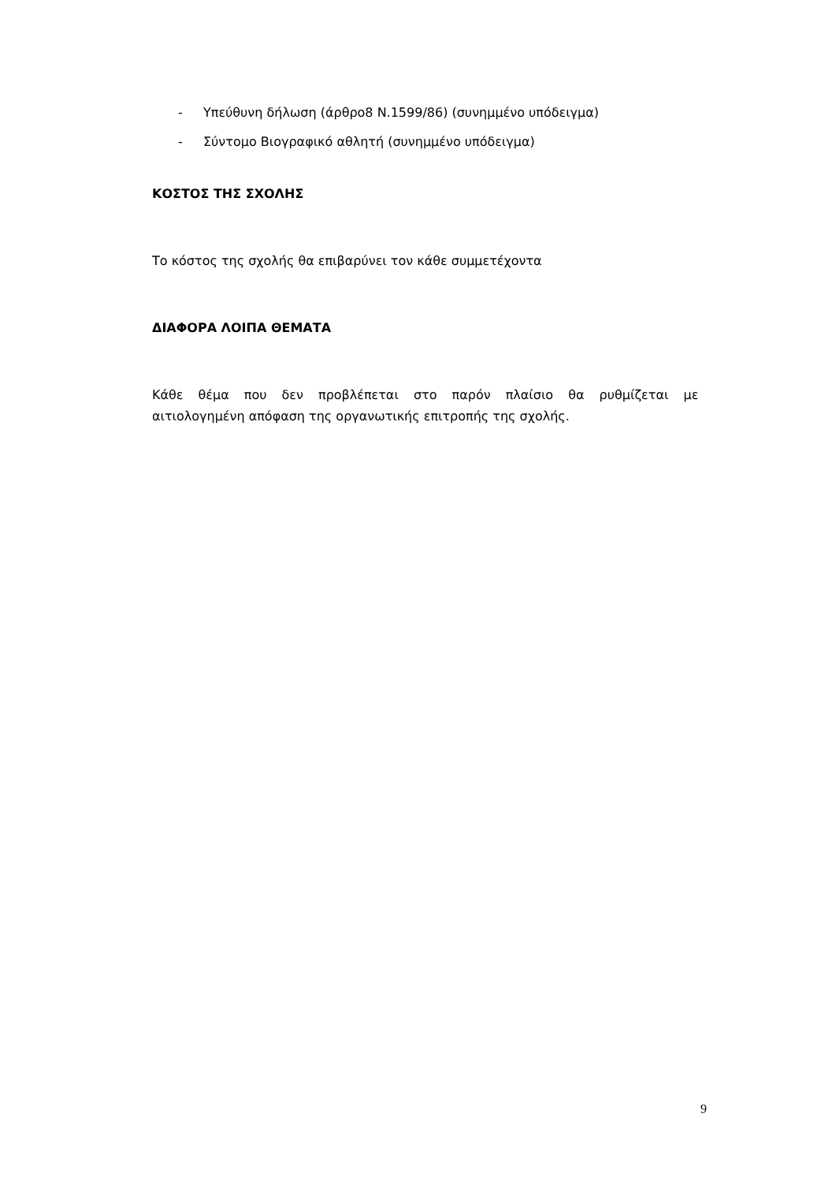- Υπεύθυνη δήλωση (άρθρο8 Ν.1599/86) (συνημμένο υπόδειγμα)
- Σύντομο Βιογραφικό αθλητή (συνημμένο υπόδειγμα)
ΚΟΣΤΟΣ ΤΗΣ ΣΧΟΛΗΣ
Το κόστος της σχολής θα επιβαρύνει τον κάθε συμμετέχοντα
ΔΙΑΦΟΡΑ ΛΟΙΠΑ ΘΕΜΑΤΑ
Κάθε θέμα που δεν προβλέπεται στο παρόν πλαίσιο θα ρυθμίζεται με
αιτιολογημένη απόφαση της οργανωτικής επιτροπής της σχολής.
9